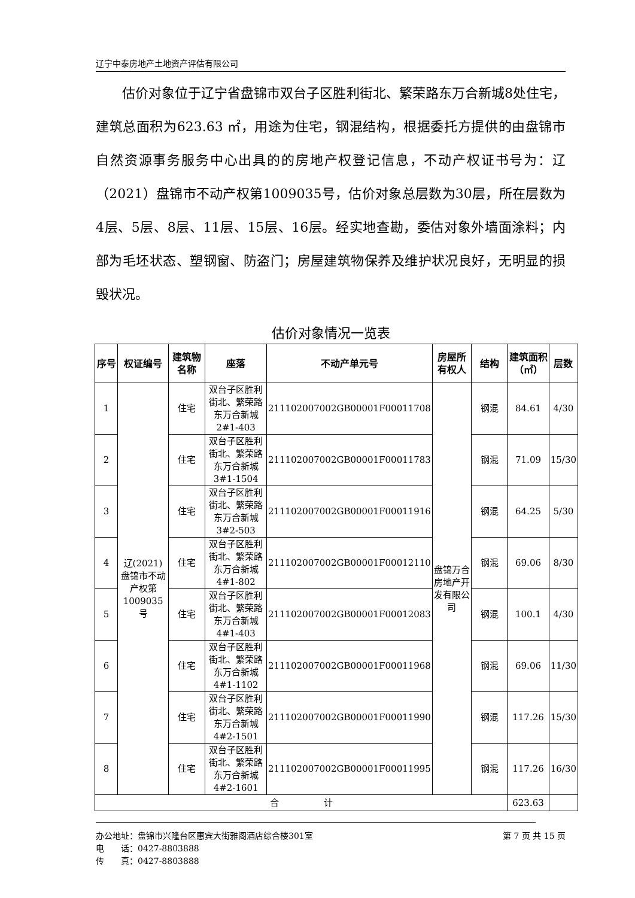辽宁中泰房地产土地资产评估有限公司
估价对象位于辽宁省盘锦市双台子区胜利街北、繁荣路东万合新城8处住宅，建筑总面积为623.63 ㎡，用途为住宅，钢混结构，根据委托方提供的由盘锦市自然资源事务服务中心出具的的房地产权登记信息，不动产权证书号为：辽（2021）盘锦市不动产权第1009035号，估价对象总层数为30层，所在层数为4层、5层、8层、11层、15层、16层。经实地查勘，委估对象外墙面涂料；内部为毛坯状态、塑钢窗、防盗门；房屋建筑物保养及维护状况良好，无明显的损毁状况。
估价对象情况一览表
| 序号 | 权证编号 | 建筑物名称 | 座落 | 不动产单元号 | 房屋所有权人 | 结构 | 建筑面积（㎡） | 层数 |
| --- | --- | --- | --- | --- | --- | --- | --- | --- |
| 1 | 辽(2021)盘锦市不动产权第1009035号 | 住宅 | 双台子区胜利街北、繁荣路东万合新城2#1-403 | 211102007002GB00001F00011708 | 盘锦万合房地产开发有限公司 | 钢混 | 84.61 | 4/30 |
| 2 | | 住宅 | 双台子区胜利街北、繁荣路东万合新城3#1-1504 | 211102007002GB00001F00011783 | | 钢混 | 71.09 | 15/30 |
| 3 | | 住宅 | 双台子区胜利街北、繁荣路东万合新城3#2-503 | 211102007002GB00001F00011916 | | 钢混 | 64.25 | 5/30 |
| 4 | | 住宅 | 双台子区胜利街北、繁荣路东万合新城4#1-802 | 211102007002GB00001F00012110 | | 钢混 | 69.06 | 8/30 |
| 5 | | 住宅 | 双台子区胜利街北、繁荣路东万合新城4#1-403 | 211102007002GB00001F00012083 | | 钢混 | 100.1 | 4/30 |
| 6 | | 住宅 | 双台子区胜利街北、繁荣路东万合新城4#1-1102 | 211102007002GB00001F00011968 | | 钢混 | 69.06 | 11/30 |
| 7 | | 住宅 | 双台子区胜利街北、繁荣路东万合新城4#2-1501 | 211102007002GB00001F00011990 | | 钢混 | 117.26 | 15/30 |
| 8 | | 住宅 | 双台子区胜利街北、繁荣路东万合新城4#2-1601 | 211102007002GB00001F00011995 | | 钢混 | 117.26 | 16/30 |
| 合 计 | | | | | | | 623.63 | |
办公地址：盘锦市兴隆台区惠宾大街雅阁酒店综合楼301室 第 7 页 共 15 页
电　　话：0427-8803888
传　　真：0427-8803888